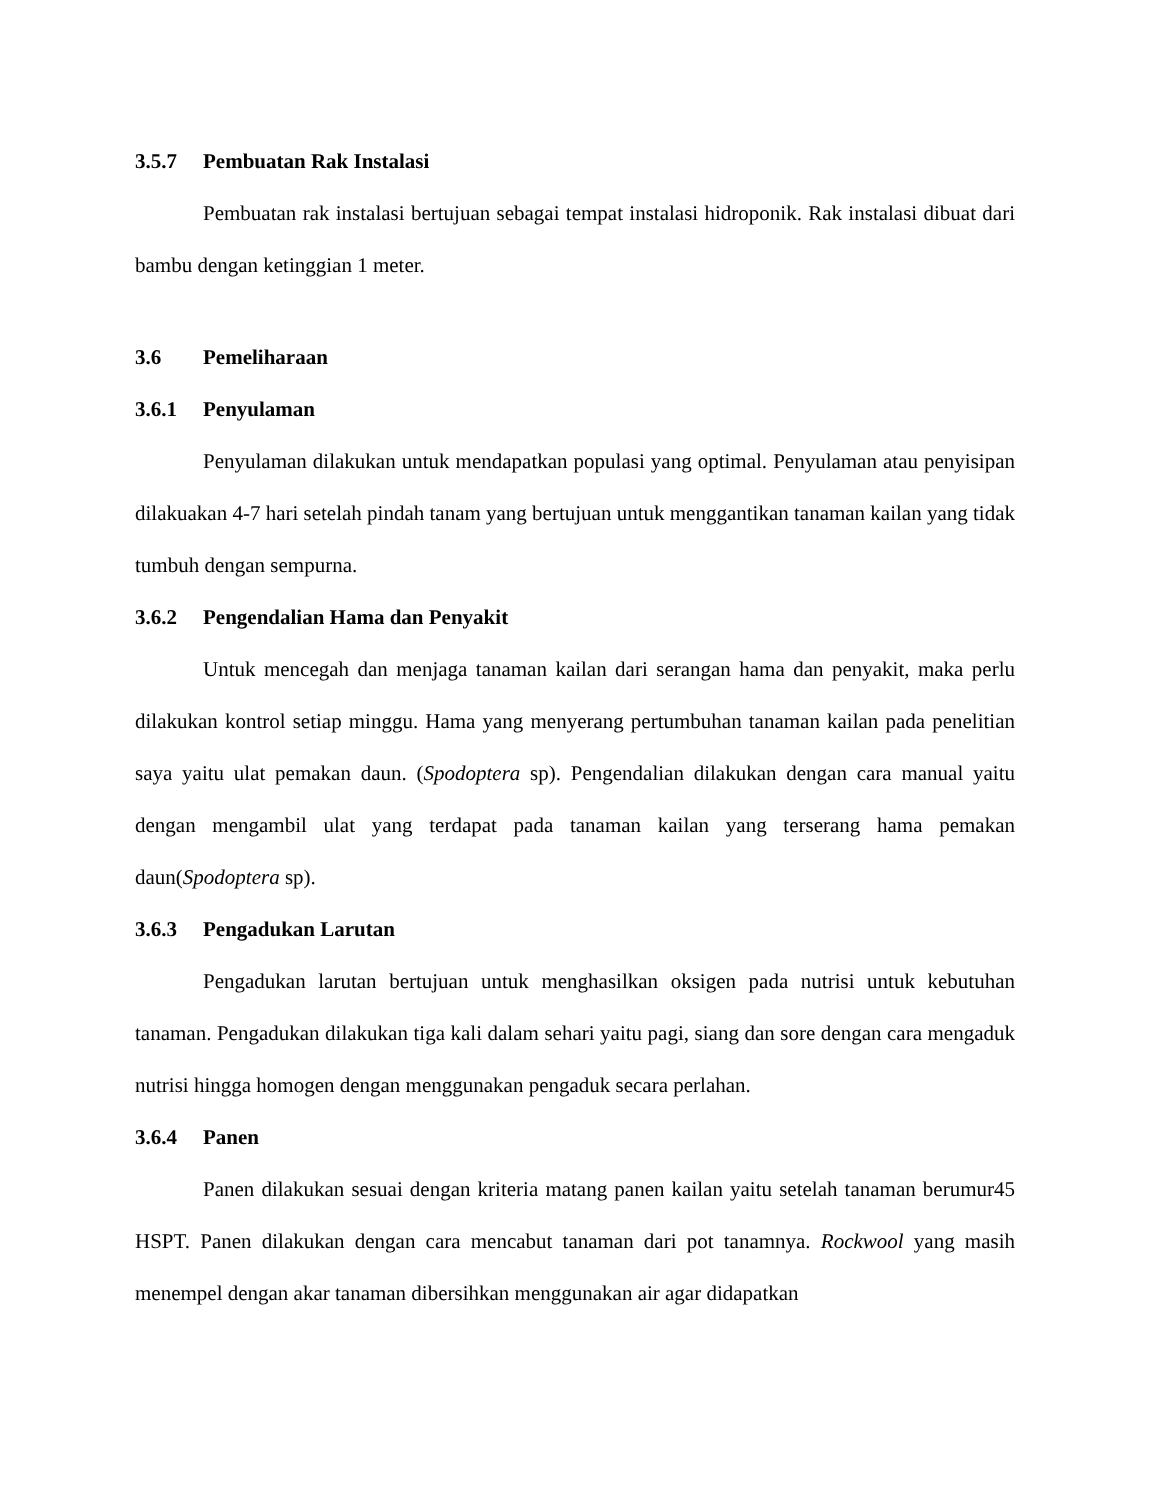3.5.7 Pembuatan Rak Instalasi
Pembuatan rak instalasi bertujuan sebagai tempat instalasi hidroponik. Rak instalasi dibuat dari bambu dengan ketinggian 1 meter.
3.6 Pemeliharaan
3.6.1 Penyulaman
Penyulaman dilakukan untuk mendapatkan populasi yang optimal. Penyulaman atau penyisipan dilakuakan 4-7 hari setelah pindah tanam yang bertujuan untuk menggantikan tanaman kailan yang tidak tumbuh dengan sempurna.
3.6.2 Pengendalian Hama dan Penyakit
Untuk mencegah dan menjaga tanaman kailan dari serangan hama dan penyakit, maka perlu dilakukan kontrol setiap minggu. Hama yang menyerang pertumbuhan tanaman kailan pada penelitian saya yaitu ulat pemakan daun. (Spodoptera sp). Pengendalian dilakukan dengan cara manual yaitu dengan mengambil ulat yang terdapat pada tanaman kailan yang terserang hama pemakan daun(Spodoptera sp).
3.6.3 Pengadukan Larutan
Pengadukan larutan bertujuan untuk menghasilkan oksigen pada nutrisi untuk kebutuhan tanaman. Pengadukan dilakukan tiga kali dalam sehari yaitu pagi, siang dan sore dengan cara mengaduk nutrisi hingga homogen dengan menggunakan pengaduk secara perlahan.
3.6.4 Panen
Panen dilakukan sesuai dengan kriteria matang panen kailan yaitu setelah tanaman berumur45 HSPT. Panen dilakukan dengan cara mencabut tanaman dari pot tanamnya. Rockwool yang masih menempel dengan akar tanaman dibersihkan menggunakan air agar didapatkan